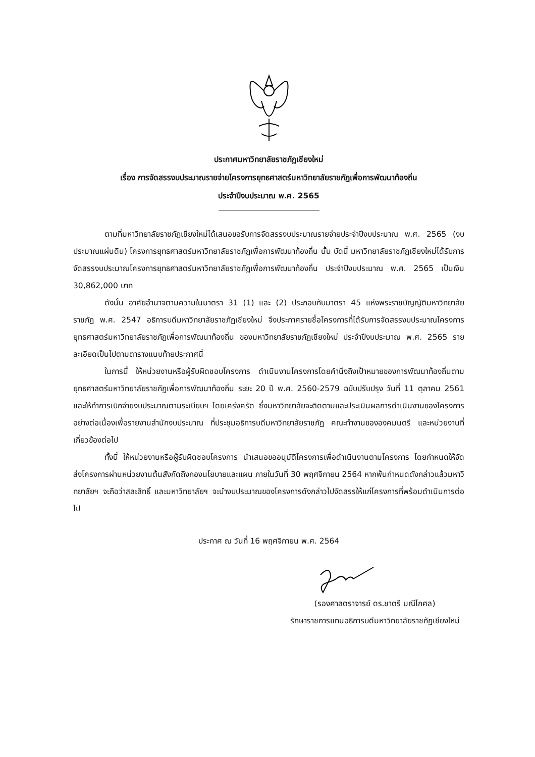ประกาศมหาวิทยาลัยราชภัฏเชียงใหม่
เรื่อง การจัดสรรงบประมาณรายจ่ายโครงการยุทธศาสตร์มหาวิทยาลัยราชภัฏเพื่อการพัฒนาท้องถิ่น
ประจำปีงบประมาณ พ.ศ. 2565
ตามที่มหาวิทยาลัยราชภัฏเชียงใหม่ได้เสนอขอรับการจัดสรรงบประมาณรายจ่ายประจำปีงบประมาณ พ.ศ. 2565 (งบประมาณแผ่นดิน) โครงการยุทธศาสตร์มหาวิทยาลัยราชภัฏเพื่อการพัฒนาท้องถิ่น นั้น บัดนี้ มหาวิทยาลัยราชภัฏเชียงใหม่ได้รับการจัดสรรงบประมาณโครงการยุทธศาสตร์มหาวิทยาลัยราชภัฏเพื่อการพัฒนาท้องถิ่น ประจำปีงบประมาณ พ.ศ. 2565 เป็นเงิน 30,862,000 บาท
ดังนั้น อาศัยอำนาจตามความในมาตรา 31 (1) และ (2) ประกอบกับมาตรา 45 แห่งพระราชบัญญัติมหาวิทยาลัยราชภัฏ พ.ศ. 2547 อธิการบดีมหาวิทยาลัยราชภัฏเชียงใหม่ จึงประกาศรายชื่อโครงการที่ได้รับการจัดสรรงบประมาณโครงการยุทธศาสตร์มหาวิทยาลัยราชภัฏเพื่อการพัฒนาท้องถิ่น ของมหาวิทยาลัยราชภัฏเชียงใหม่ ประจำปีงบประมาณ พ.ศ. 2565 รายละเอียดเป็นไปตามตารางแนบท้ายประกาศนี้
ในการนี้ ให้หน่วยงานหรือผู้รับผิดชอบโครงการ ดำเนินงานโครงการโดยคำนึงถึงเป้าหมายของการพัฒนาท้องถิ่นตามยุทธศาสตร์มหาวิทยาลัยราชภัฏเพื่อการพัฒนาท้องถิ่น ระยะ 20 ปี พ.ศ. 2560-2579 ฉบับปรับปรุง วันที่ 11 ตุลาคม 2561 และให้ทำการเบิกจ่ายงบประมาณตามระเบียบฯ โดยเคร่งครัด ซึ่งมหาวิทยาลัยจะติดตามและประเมินผลการดำเนินงานของโครงการอย่างต่อเนื่องเพื่อรายงานสำนักงบประมาณ ที่ประชุมอธิการบดีมหาวิทยาลัยราชภัฏ คณะทำงานขององคมนตรี และหน่วยงานที่เกี่ยวข้องต่อไป
ทั้งนี้ ให้หน่วยงานหรือผู้รับผิดชอบโครงการ นำเสนอขออนุมัติโครงการเพื่อดำเนินงานตามโครงการ โดยกำหนดให้จัดส่งโครงการผ่านหน่วยงานต้นสังกัดถึงกองนโยบายและแผน ภายในวันที่ 30 พฤศจิกายน 2564 หากพ้นกำหนดดังกล่าวแล้วมหาวิทยาลัยฯ จะถือว่าสละสิทธิ์ และมหาวิทยาลัยฯ จะนำงบประมาณของโครงการดังกล่าวไปจัดสรรให้แก่โครงการที่พร้อมดำเนินการต่อไป
ประกาศ ณ วันที่ 16 พฤศจิกายน พ.ศ. 2564
(รองศาสตราจารย์ ดร.ชาตรี มณีโกศล)
รักษาราชการแทนอธิการบดีมหาวิทยาลัยราชภัฏเชียงใหม่